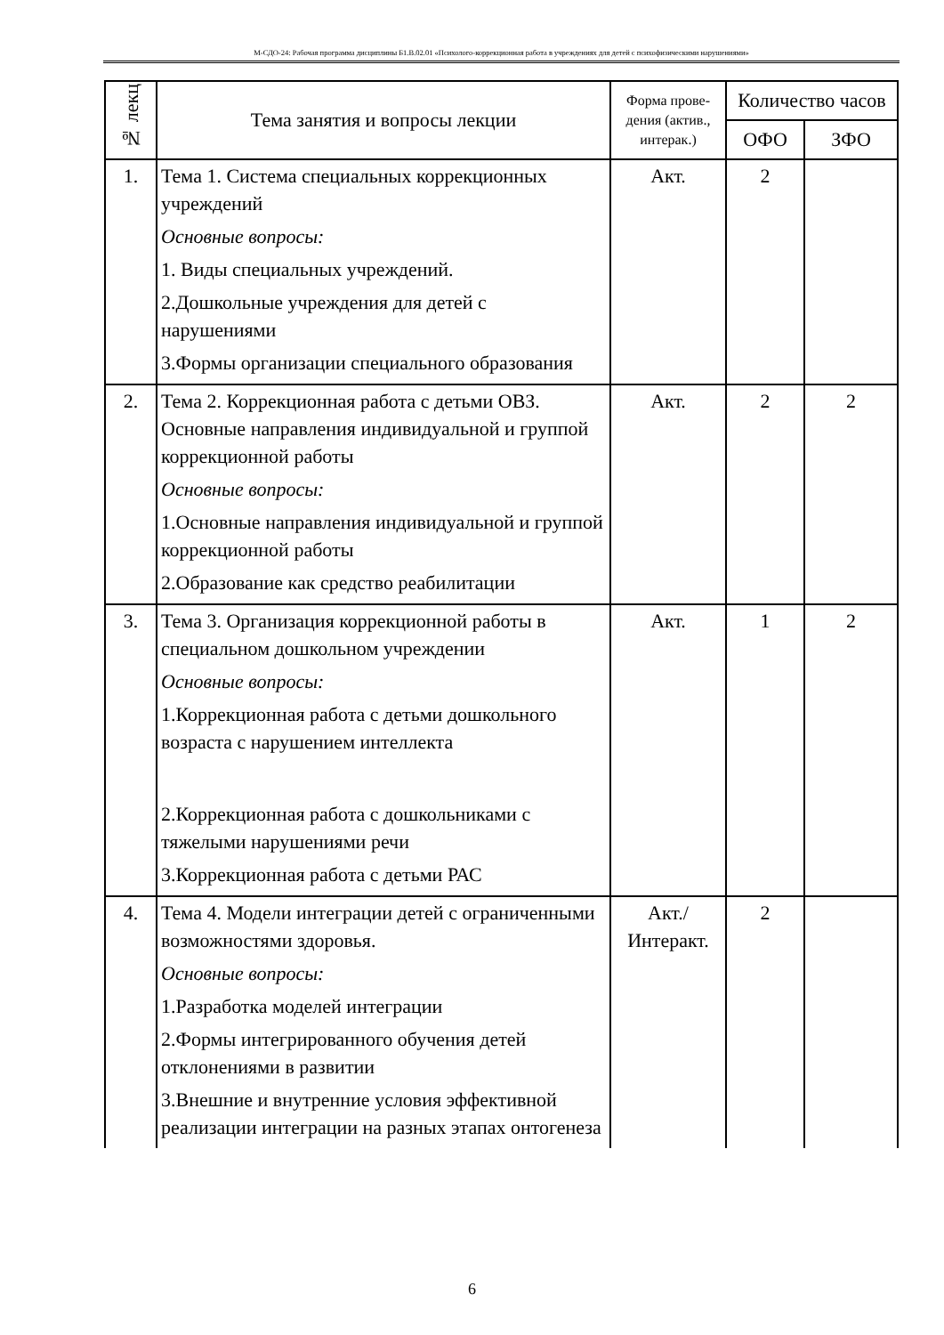М-СДО-24: Рабочая программа дисциплины Б1.В.02.01 «Психолого-коррекционная работа в учреждениях для детей с психофизическими нарушениями»
| № лекц | Тема занятия и вопросы лекции | Форма прове-дения (актив., интерак.) | Количество часов | |
| --- | --- | --- | --- | --- |
| | | | ОФО | ЗФО |
| 1. | Тема 1. Система специальных коррекционных учреждений Основные вопросы: 1. Виды специальных учреждений. 2.Дошкольные учреждения для детей с нарушениями 3.Формы организации специального образования | Акт. | 2 | |
| 2. | Тема 2. Коррекционная работа с детьми ОВЗ. Основные направления индивидуальной и группой коррекционной работы Основные вопросы: 1.Основные направления индивидуальной и группой коррекционной работы 2.Образование как средство реабилитации | Акт. | 2 | 2 |
| 3. | Тема 3. Организация коррекционной работы в специальном дошкольном учреждении Основные вопросы: 1.Коррекционная работа с детьми дошкольного возраста с нарушением интеллекта 2.Коррекционная работа с дошкольниками с тяжелыми нарушениями речи 3.Коррекционная работа с детьми РАС | Акт. | 1 | 2 |
| 4. | Тема 4. Модели интеграции детей с ограниченными возможностями здоровья. Основные вопросы: 1.Разработка моделей интеграции 2.Формы интегрированного обучения детей отклонениями в развитии 3.Внешние и внутренние условия эффективной реализации интеграции на разных этапах онтогенеза | Акт./ Интеракт. | 2 | |
6